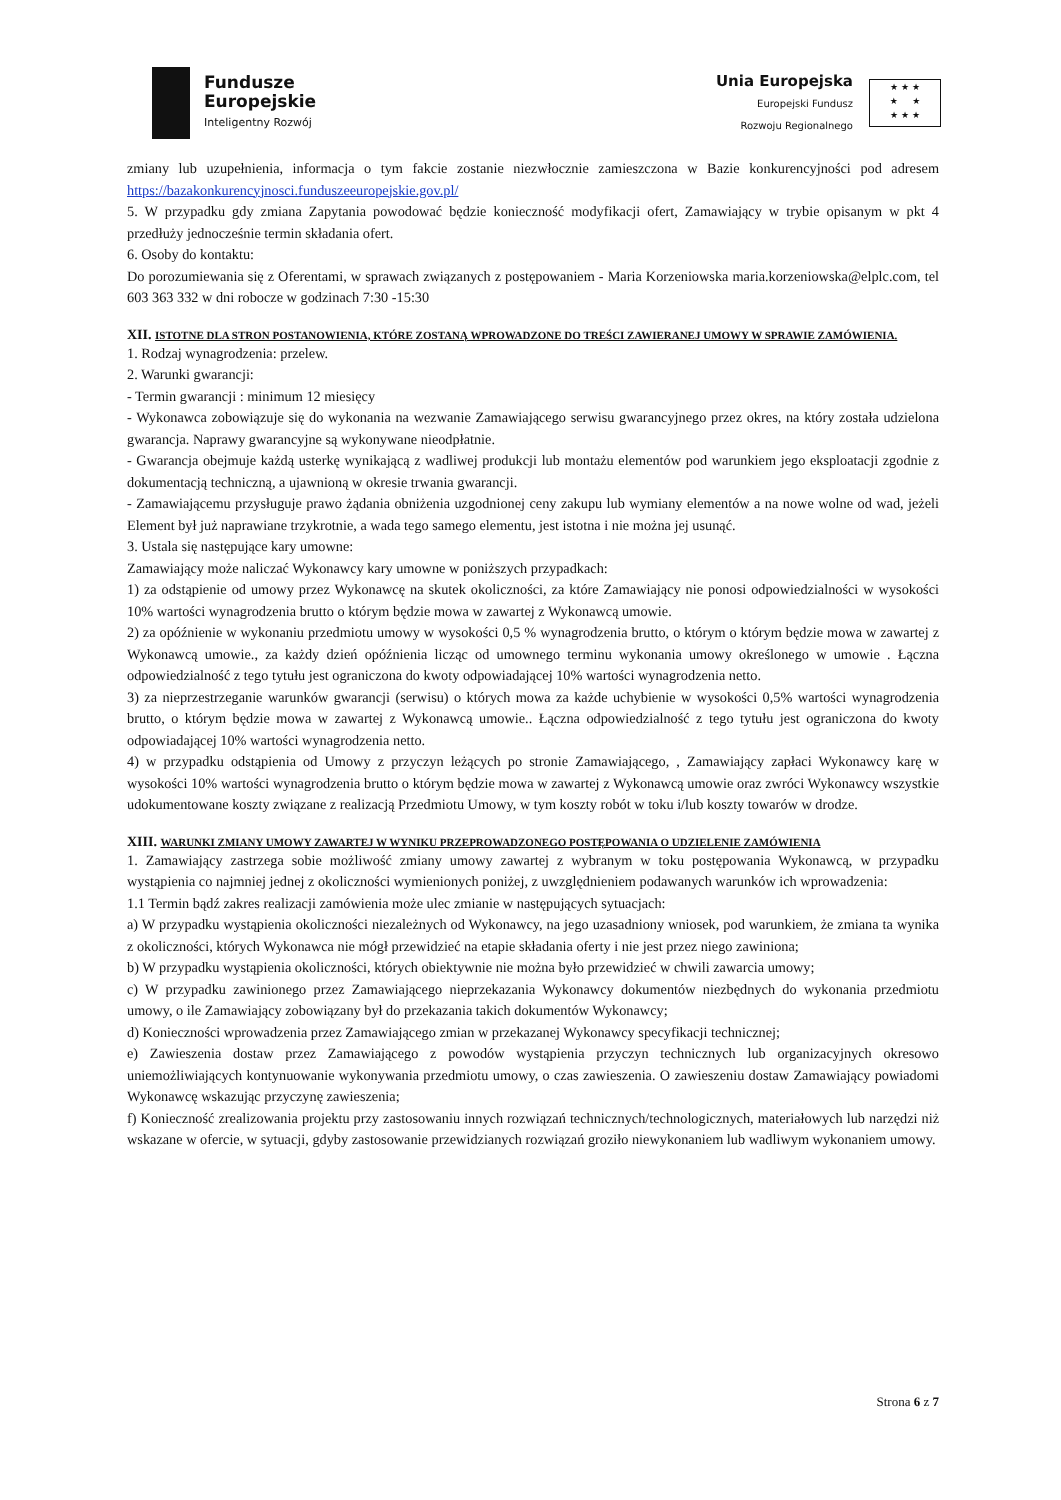Fundusze
Europejskie
Inteligentny Rozwój
Unia Europejska
Europejski Fundusz
Rozwoju Regionalnego
★ ★ ★
★ ★
★ ★ ★
zmiany lub uzupełnienia, informacja o tym fakcie zostanie niezwłocznie zamieszczona w Bazie konkurencyjności pod adresem https://bazakonkurencyjnosci.funduszeeuropejskie.gov.pl/
5. W przypadku gdy zmiana Zapytania powodować będzie konieczność modyfikacji ofert, Zamawiający w trybie opisanym w pkt 4 przedłuży jednocześnie termin składania ofert.
6. Osoby do kontaktu:
Do porozumiewania się z Oferentami, w sprawach związanych z postępowaniem - Maria Korzeniowska maria.korzeniowska@elplc.com, tel 603 363 332 w dni robocze w godzinach 7:30 -15:30
XII. ISTOTNE DLA STRON POSTANOWIENIA, KTÓRE ZOSTANĄ WPROWADZONE DO TREŚCI ZAWIERANEJ UMOWY W SPRAWIE ZAMÓWIENIA.
1. Rodzaj wynagrodzenia: przelew.
2. Warunki gwarancji:
- Termin gwarancji : minimum 12 miesięcy
- Wykonawca zobowiązuje się do wykonania na wezwanie Zamawiającego serwisu gwarancyjnego przez okres, na który została udzielona gwarancja. Naprawy gwarancyjne są wykonywane nieodpłatnie.
- Gwarancja obejmuje każdą usterkę wynikającą z wadliwej produkcji lub montażu elementów pod warunkiem jego eksploatacji zgodnie z dokumentacją techniczną, a ujawnioną w okresie trwania gwarancji.
- Zamawiającemu przysługuje prawo żądania obniżenia uzgodnionej ceny zakupu lub wymiany elementów a na nowe wolne od wad, jeżeli Element był już naprawiane trzykrotnie, a wada tego samego elementu, jest istotna i nie można jej usunąć.
3. Ustala się następujące kary umowne:
Zamawiający może naliczać Wykonawcy kary umowne w poniższych przypadkach:
1) za odstąpienie od umowy przez Wykonawcę na skutek okoliczności, za które Zamawiający nie ponosi odpowiedzialności w wysokości 10% wartości wynagrodzenia brutto o którym będzie mowa w zawartej z Wykonawcą umowie.
2) za opóźnienie w wykonaniu przedmiotu umowy w wysokości 0,5 % wynagrodzenia brutto, o którym o którym będzie mowa w zawartej z Wykonawcą umowie., za każdy dzień opóźnienia licząc od umownego terminu wykonania umowy określonego w umowie . Łączna odpowiedzialność z tego tytułu jest ograniczona do kwoty odpowiadającej 10% wartości wynagrodzenia netto.
3) za nieprzestrzeganie warunków gwarancji (serwisu) o których mowa za każde uchybienie w wysokości 0,5% wartości wynagrodzenia brutto, o którym będzie mowa w zawartej z Wykonawcą umowie.. Łączna odpowiedzialność z tego tytułu jest ograniczona do kwoty odpowiadającej 10% wartości wynagrodzenia netto.
4) w przypadku odstąpienia od Umowy z przyczyn leżących po stronie Zamawiającego, , Zamawiający zapłaci Wykonawcy karę w wysokości 10% wartości wynagrodzenia brutto o którym będzie mowa w zawartej z Wykonawcą umowie oraz zwróci Wykonawcy wszystkie udokumentowane koszty związane z realizacją Przedmiotu Umowy, w tym koszty robót w toku i/lub koszty towarów w drodze.
XIII. WARUNKI ZMIANY UMOWY ZAWARTEJ W WYNIKU PRZEPROWADZONEGO POSTĘPOWANIA O UDZIELENIE ZAMÓWIENIA
1. Zamawiający zastrzega sobie możliwość zmiany umowy zawartej z wybranym w toku postępowania Wykonawcą, w przypadku wystąpienia co najmniej jednej z okoliczności wymienionych poniżej, z uwzględnieniem podawanych warunków ich wprowadzenia:
1.1 Termin bądź zakres realizacji zamówienia może ulec zmianie w następujących sytuacjach:
a) W przypadku wystąpienia okoliczności niezależnych od Wykonawcy, na jego uzasadniony wniosek, pod warunkiem, że zmiana ta wynika z okoliczności, których Wykonawca nie mógł przewidzieć na etapie składania oferty i nie jest przez niego zawiniona;
b) W przypadku wystąpienia okoliczności, których obiektywnie nie można było przewidzieć w chwili zawarcia umowy;
c) W przypadku zawinionego przez Zamawiającego nieprzekazania Wykonawcy dokumentów niezbędnych do wykonania przedmiotu umowy, o ile Zamawiający zobowiązany był do przekazania takich dokumentów Wykonawcy;
d) Konieczności wprowadzenia przez Zamawiającego zmian w przekazanej Wykonawcy specyfikacji technicznej;
e) Zawieszenia dostaw przez Zamawiającego z powodów wystąpienia przyczyn technicznych lub organizacyjnych okresowo uniemożliwiających kontynuowanie wykonywania przedmiotu umowy, o czas zawieszenia. O zawieszeniu dostaw Zamawiający powiadomi Wykonawcę wskazując przyczynę zawieszenia;
f) Konieczność zrealizowania projektu przy zastosowaniu innych rozwiązań technicznych/technologicznych, materiałowych lub narzędzi niż wskazane w ofercie, w sytuacji, gdyby zastosowanie przewidzianych rozwiązań groziło niewykonaniem lub wadliwym wykonaniem umowy.
Strona 6 z 7